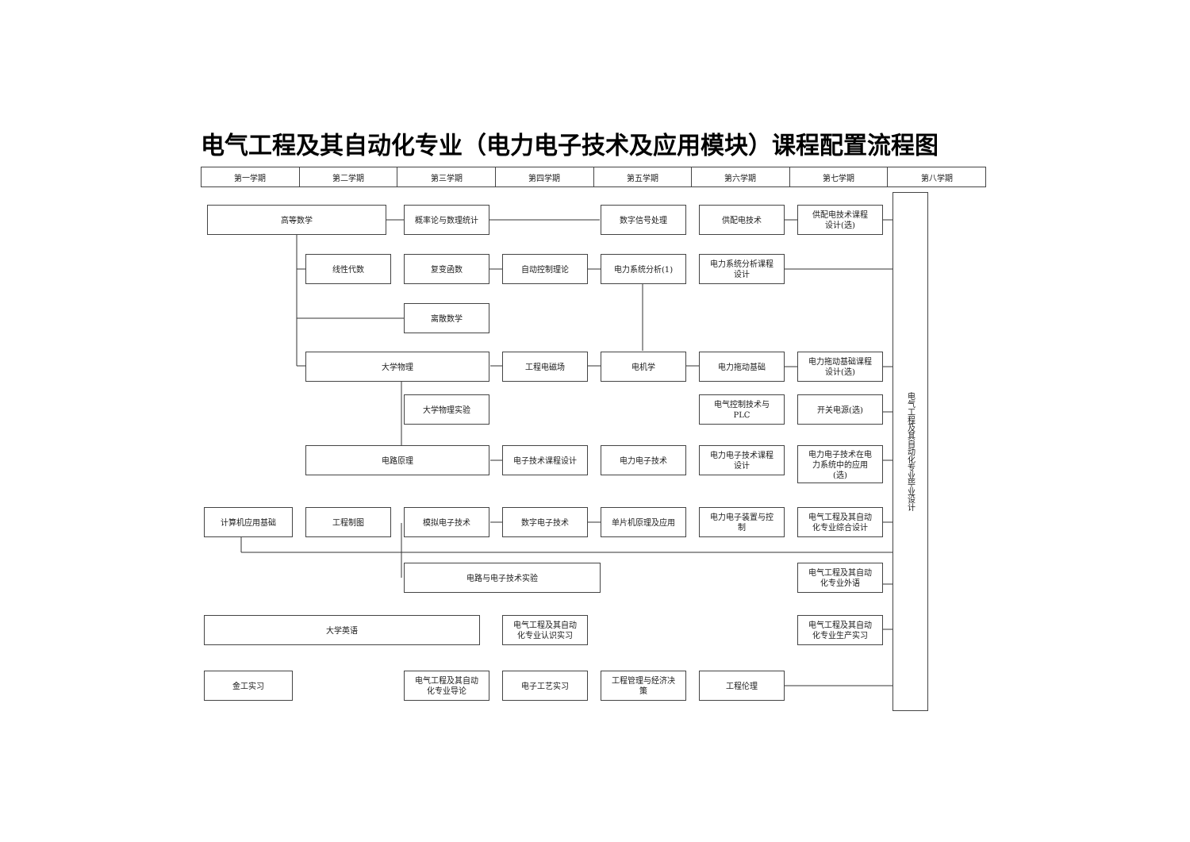电气工程及其自动化专业（电力电子技术及应用模块）课程配置流程图
| 第一学期 | 第二学期 | 第三学期 | 第四学期 | 第五学期 | 第六学期 | 第七学期 | 第八学期 |
| --- | --- | --- | --- | --- | --- | --- | --- |
高等数学
概率论与数理统计
数字信号处理
供配电技术
供配电技术课程
设计(选)
电气工程及其自动化专业毕业设计
线性代数
复变函数
自动控制理论
电力系统分析(1)
电力系统分析课程
设计
离散数学
大学物理
工程电磁场
电机学
电力拖动基础
电力拖动基础课程
设计(选)
大学物理实验
电气控制技术与
PLC
开关电源(选)
电路原理
电子技术课程设计
电力电子技术
电力电子技术课程
设计
电力电子技术在电
力系统中的应用
(选)
计算机应用基础
工程制图
模拟电子技术
数字电子技术
单片机原理及应用
电力电子装置与控
制
电气工程及其自动
化专业综合设计
电路与电子技术实验
电气工程及其自动
化专业外语
大学英语
电气工程及其自动
化专业认识实习
电气工程及其自动
化专业生产实习
金工实习
电气工程及其自动
化专业导论
电子工艺实习
工程管理与经济决
策
工程伦理